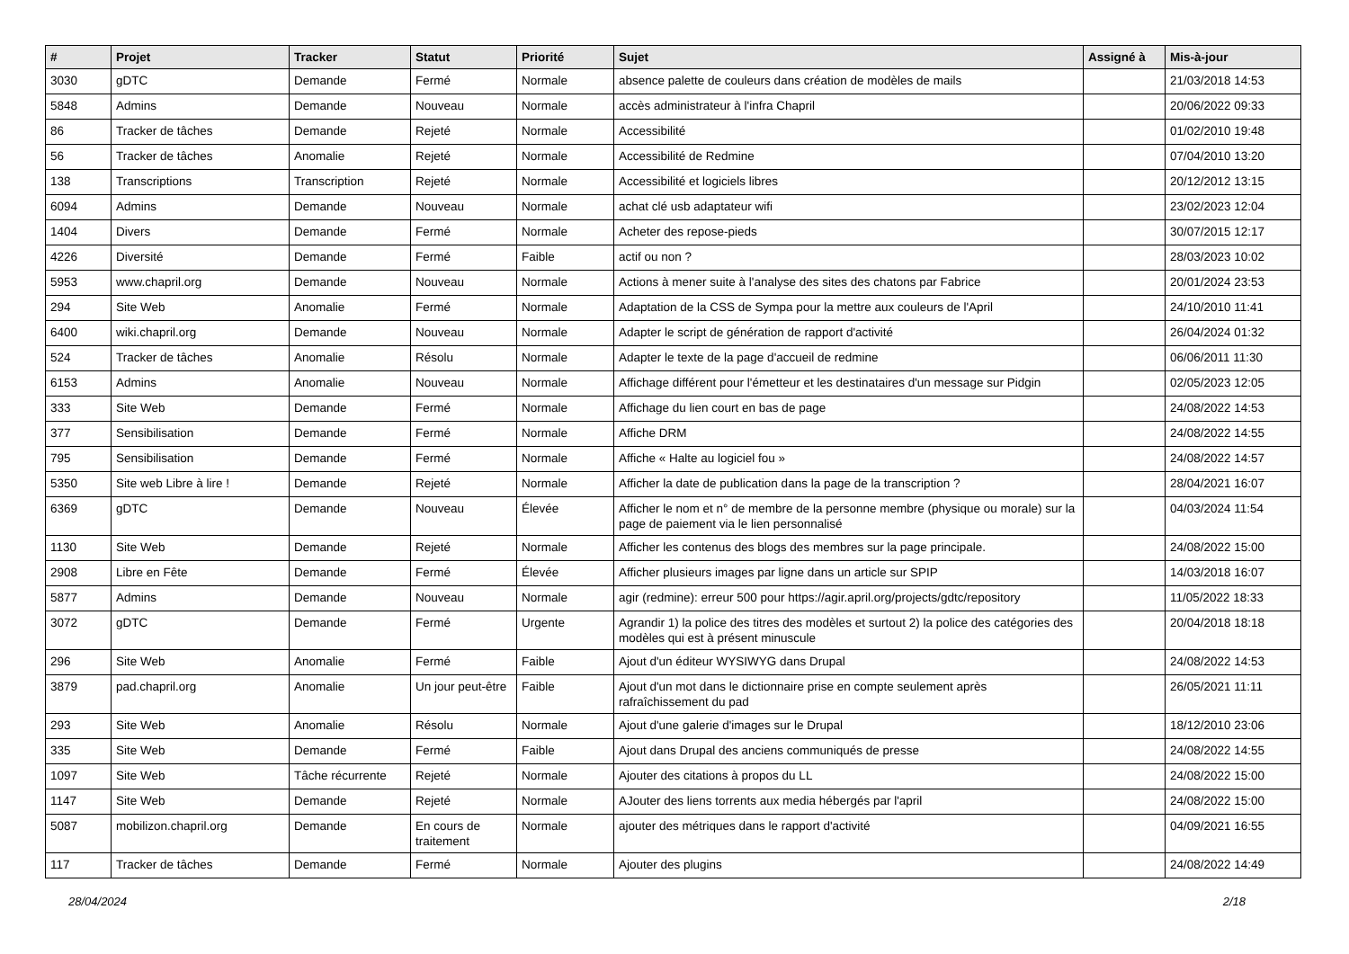| # | Projet | Tracker | Statut | Priorité | Sujet | Assigné à | Mis-à-jour |
| --- | --- | --- | --- | --- | --- | --- | --- |
| 3030 | gDTC | Demande | Fermé | Normale | absence palette de couleurs dans création de modèles de mails | | 21/03/2018 14:53 |
| 5848 | Admins | Demande | Nouveau | Normale | accès administrateur à l'infra Chapril | | 20/06/2022 09:33 |
| 86 | Tracker de tâches | Demande | Rejeté | Normale | Accessibilité | | 01/02/2010 19:48 |
| 56 | Tracker de tâches | Anomalie | Rejeté | Normale | Accessibilité de Redmine | | 07/04/2010 13:20 |
| 138 | Transcriptions | Transcription | Rejeté | Normale | Accessibilité et logiciels libres | | 20/12/2012 13:15 |
| 6094 | Admins | Demande | Nouveau | Normale | achat clé usb adaptateur wifi | | 23/02/2023 12:04 |
| 1404 | Divers | Demande | Fermé | Normale | Acheter des repose-pieds | | 30/07/2015 12:17 |
| 4226 | Diversité | Demande | Fermé | Faible | actif ou non ? | | 28/03/2023 10:02 |
| 5953 | www.chapril.org | Demande | Nouveau | Normale | Actions à mener suite à l'analyse des sites des chatons par Fabrice | | 20/01/2024 23:53 |
| 294 | Site Web | Anomalie | Fermé | Normale | Adaptation de la CSS de Sympa pour la mettre aux couleurs de l'April | | 24/10/2010 11:41 |
| 6400 | wiki.chapril.org | Demande | Nouveau | Normale | Adapter le script de génération de rapport d'activité | | 26/04/2024 01:32 |
| 524 | Tracker de tâches | Anomalie | Résolu | Normale | Adapter le texte de la page d'accueil de redmine | | 06/06/2011 11:30 |
| 6153 | Admins | Anomalie | Nouveau | Normale | Affichage différent pour l'émetteur et les destinataires d'un message sur Pidgin | | 02/05/2023 12:05 |
| 333 | Site Web | Demande | Fermé | Normale | Affichage du lien court en bas de page | | 24/08/2022 14:53 |
| 377 | Sensibilisation | Demande | Fermé | Normale | Affiche DRM | | 24/08/2022 14:55 |
| 795 | Sensibilisation | Demande | Fermé | Normale | Affiche « Halte au logiciel fou » | | 24/08/2022 14:57 |
| 5350 | Site web Libre à lire ! | Demande | Rejeté | Normale | Afficher la date de publication dans la page de la transcription ? | | 28/04/2021 16:07 |
| 6369 | gDTC | Demande | Nouveau | Élevée | Afficher le nom et n° de membre de la personne membre (physique ou morale) sur la page de paiement via le lien personnalisé | | 04/03/2024 11:54 |
| 1130 | Site Web | Demande | Rejeté | Normale | Afficher les contenus des blogs des membres sur la page principale. | | 24/08/2022 15:00 |
| 2908 | Libre en Fête | Demande | Fermé | Élevée | Afficher plusieurs images par ligne dans un article sur SPIP | | 14/03/2018 16:07 |
| 5877 | Admins | Demande | Nouveau | Normale | agir (redmine): erreur 500 pour https://agir.april.org/projects/gdtc/repository | | 11/05/2022 18:33 |
| 3072 | gDTC | Demande | Fermé | Urgente | Agrandir 1) la police des titres des modèles et surtout 2) la police des catégories des modèles qui est à présent minuscule | | 20/04/2018 18:18 |
| 296 | Site Web | Anomalie | Fermé | Faible | Ajout d'un éditeur WYSIWYG dans Drupal | | 24/08/2022 14:53 |
| 3879 | pad.chapril.org | Anomalie | Un jour peut-être | Faible | Ajout d'un mot dans le dictionnaire prise en compte seulement après rafraîchissement du pad | | 26/05/2021 11:11 |
| 293 | Site Web | Anomalie | Résolu | Normale | Ajout d'une galerie d'images sur le Drupal | | 18/12/2010 23:06 |
| 335 | Site Web | Demande | Fermé | Faible | Ajout dans Drupal des anciens communiqués de presse | | 24/08/2022 14:55 |
| 1097 | Site Web | Tâche récurrente | Rejeté | Normale | Ajouter des citations à propos du LL | | 24/08/2022 15:00 |
| 1147 | Site Web | Demande | Rejeté | Normale | AJouter des liens torrents aux media hébergés par l'april | | 24/08/2022 15:00 |
| 5087 | mobilizon.chapril.org | Demande | En cours de traitement | Normale | ajouter des métriques dans le rapport d'activité | | 04/09/2021 16:55 |
| 117 | Tracker de tâches | Demande | Fermé | Normale | Ajouter des plugins | | 24/08/2022 14:49 |
28/04/2024 2/18